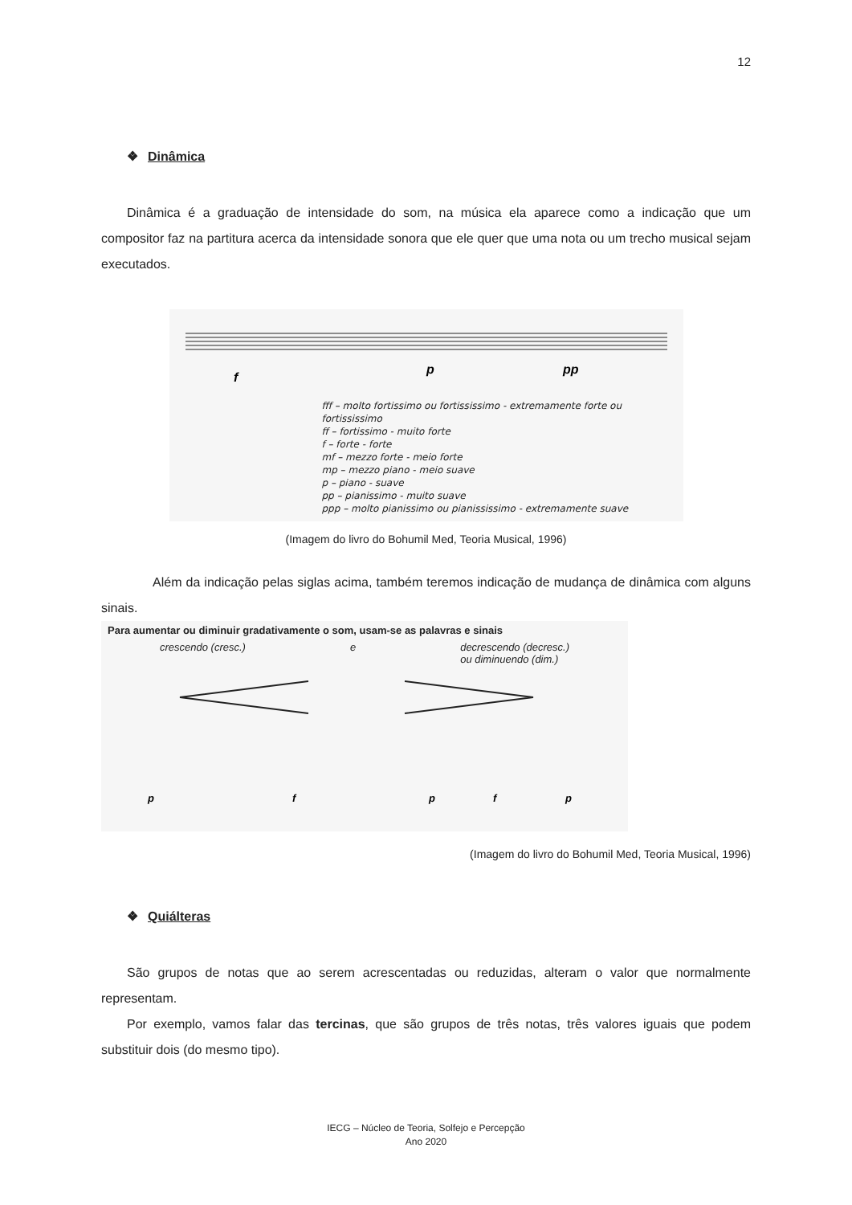12
❖ Dinâmica
Dinâmica é a graduação de intensidade do som, na música ela aparece como a indicação que um compositor faz na partitura acerca da intensidade sonora que ele quer que uma nota ou um trecho musical sejam executados.
f
p
pp
fff – molto fortissimo ou fortississimo - extremamente forte ou fortississimo
ff – fortissimo - muito forte
f – forte - forte
mf – mezzo forte - meio forte
mp – mezzo piano - meio suave
p – piano - suave
pp – pianissimo - muito suave
ppp – molto pianissimo ou pianississimo - extremamente suave
(Imagem do livro do Bohumil Med, Teoria Musical, 1996)
Além da indicação pelas siglas acima, também teremos indicação de mudança de dinâmica com alguns sinais.
Para aumentar ou diminuir gradativamente o som, usam-se as palavras e sinais
crescendo (cresc.) e decrescendo (decresc.)
ou diminuendo (dim.)
p
f
p
f
p
(Imagem do livro do Bohumil Med, Teoria Musical, 1996)
❖ Quiálteras
São grupos de notas que ao serem acrescentadas ou reduzidas, alteram o valor que normalmente representam.
Por exemplo, vamos falar das tercinas, que são grupos de três notas, três valores iguais que podem substituir dois (do mesmo tipo).
IECG – Núcleo de Teoria, Solfejo e Percepção
Ano 2020